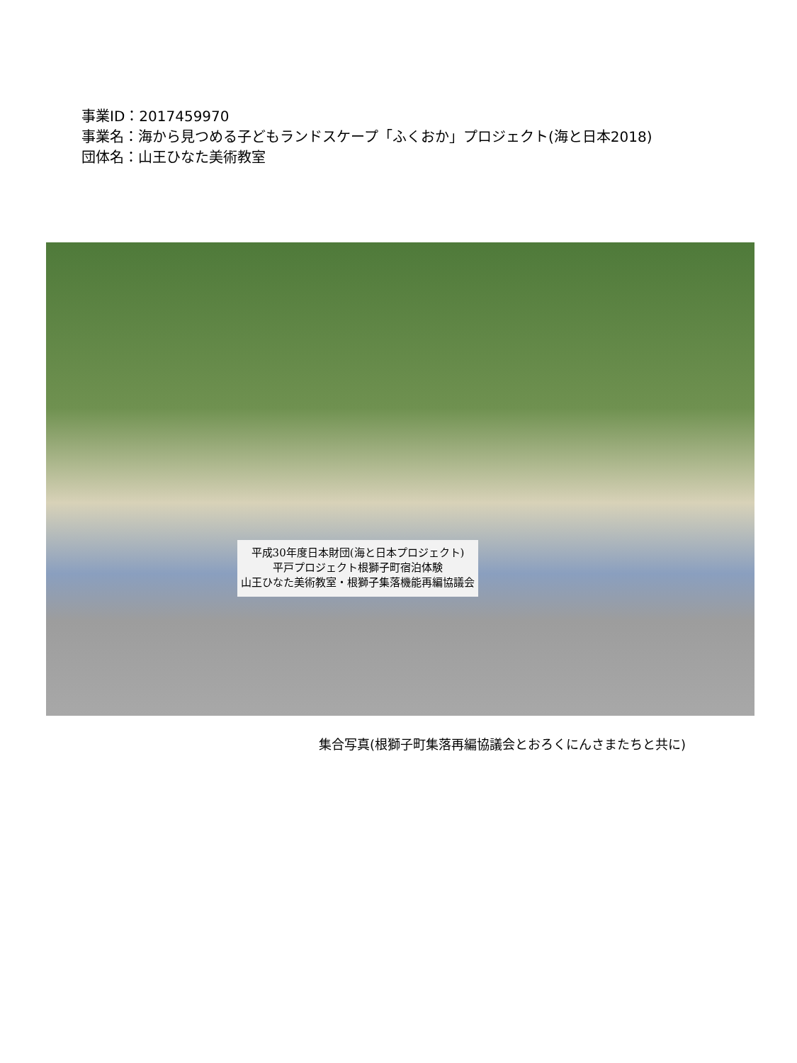事業ID：2017459970
事業名：海から見つめる子どもランドスケープ「ふくおか」プロジェクト(海と日本2018)
団体名：山王ひなた美術教室
平成30年度日本財団(海と日本プロジェクト)
平戸プロジェクト根獅子町宿泊体験
山王ひなた美術教室・根獅子集落機能再編協議会
集合写真(根獅子町集落再編協議会とおろくにんさまたちと共に)